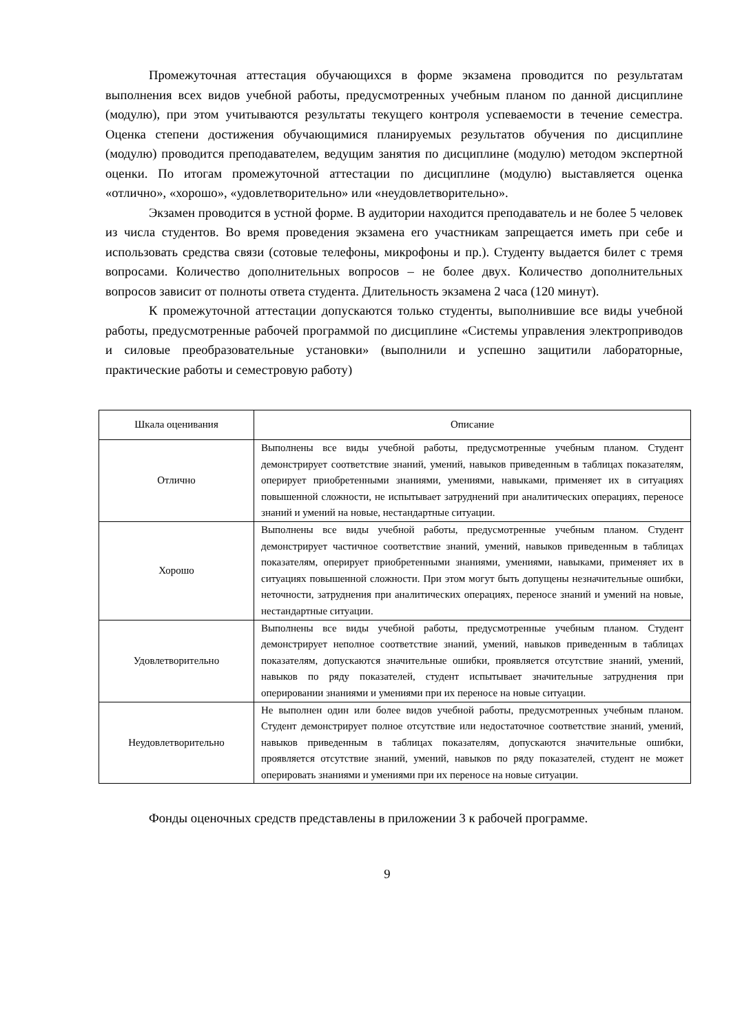Промежуточная аттестация обучающихся в форме экзамена проводится по результатам выполнения всех видов учебной работы, предусмотренных учебным планом по данной дисциплине (модулю), при этом учитываются результаты текущего контроля успеваемости в течение семестра. Оценка степени достижения обучающимися планируемых результатов обучения по дисциплине (модулю) проводится преподавателем, ведущим занятия по дисциплине (модулю) методом экспертной оценки. По итогам промежуточной аттестации по дисциплине (модулю) выставляется оценка «отлично», «хорошо», «удовлетворительно» или «неудовлетворительно».
Экзамен проводится в устной форме. В аудитории находится преподаватель и не более 5 человек из числа студентов. Во время проведения экзамена его участникам запрещается иметь при себе и использовать средства связи (сотовые телефоны, микрофоны и пр.). Студенту выдается билет с тремя вопросами. Количество дополнительных вопросов – не более двух. Количество дополнительных вопросов зависит от полноты ответа студента. Длительность экзамена 2 часа (120 минут).
К промежуточной аттестации допускаются только студенты, выполнившие все виды учебной работы, предусмотренные рабочей программой по дисциплине «Системы управления электроприводов и силовые преобразовательные установки» (выполнили и успешно защитили лабораторные, практические работы и семестровую работу)
| Шкала оценивания | Описание |
| --- | --- |
| Отлично | Выполнены все виды учебной работы, предусмотренные учебным планом. Студент демонстрирует соответствие знаний, умений, навыков приведенным в таблицах показателям, оперирует приобретенными знаниями, умениями, навыками, применяет их в ситуациях повышенной сложности, не испытывает затруднений при аналитических операциях, переносе знаний и умений на новые, нестандартные ситуации. |
| Хорошо | Выполнены все виды учебной работы, предусмотренные учебным планом. Студент демонстрирует частичное соответствие знаний, умений, навыков приведенным в таблицах показателям, оперирует приобретенными знаниями, умениями, навыками, применяет их в ситуациях повышенной сложности. При этом могут быть допущены незначительные ошибки, неточности, затруднения при аналитических операциях, переносе знаний и умений на новые, нестандартные ситуации. |
| Удовлетворительно | Выполнены все виды учебной работы, предусмотренные учебным планом. Студент демонстрирует неполное соответствие знаний, умений, навыков приведенным в таблицах показателям, допускаются значительные ошибки, проявляется отсутствие знаний, умений, навыков по ряду показателей, студент испытывает значительные затруднения при оперировании знаниями и умениями при их переносе на новые ситуации. |
| Неудовлетворительно | Не выполнен один или более видов учебной работы, предусмотренных учебным планом. Студент демонстрирует полное отсутствие или недостаточное соответствие знаний, умений, навыков приведенным в таблицах показателям, допускаются значительные ошибки, проявляется отсутствие знаний, умений, навыков по ряду показателей, студент не может оперировать знаниями и умениями при их переносе на новые ситуации. |
Фонды оценочных средств представлены в приложении 3 к рабочей программе.
9